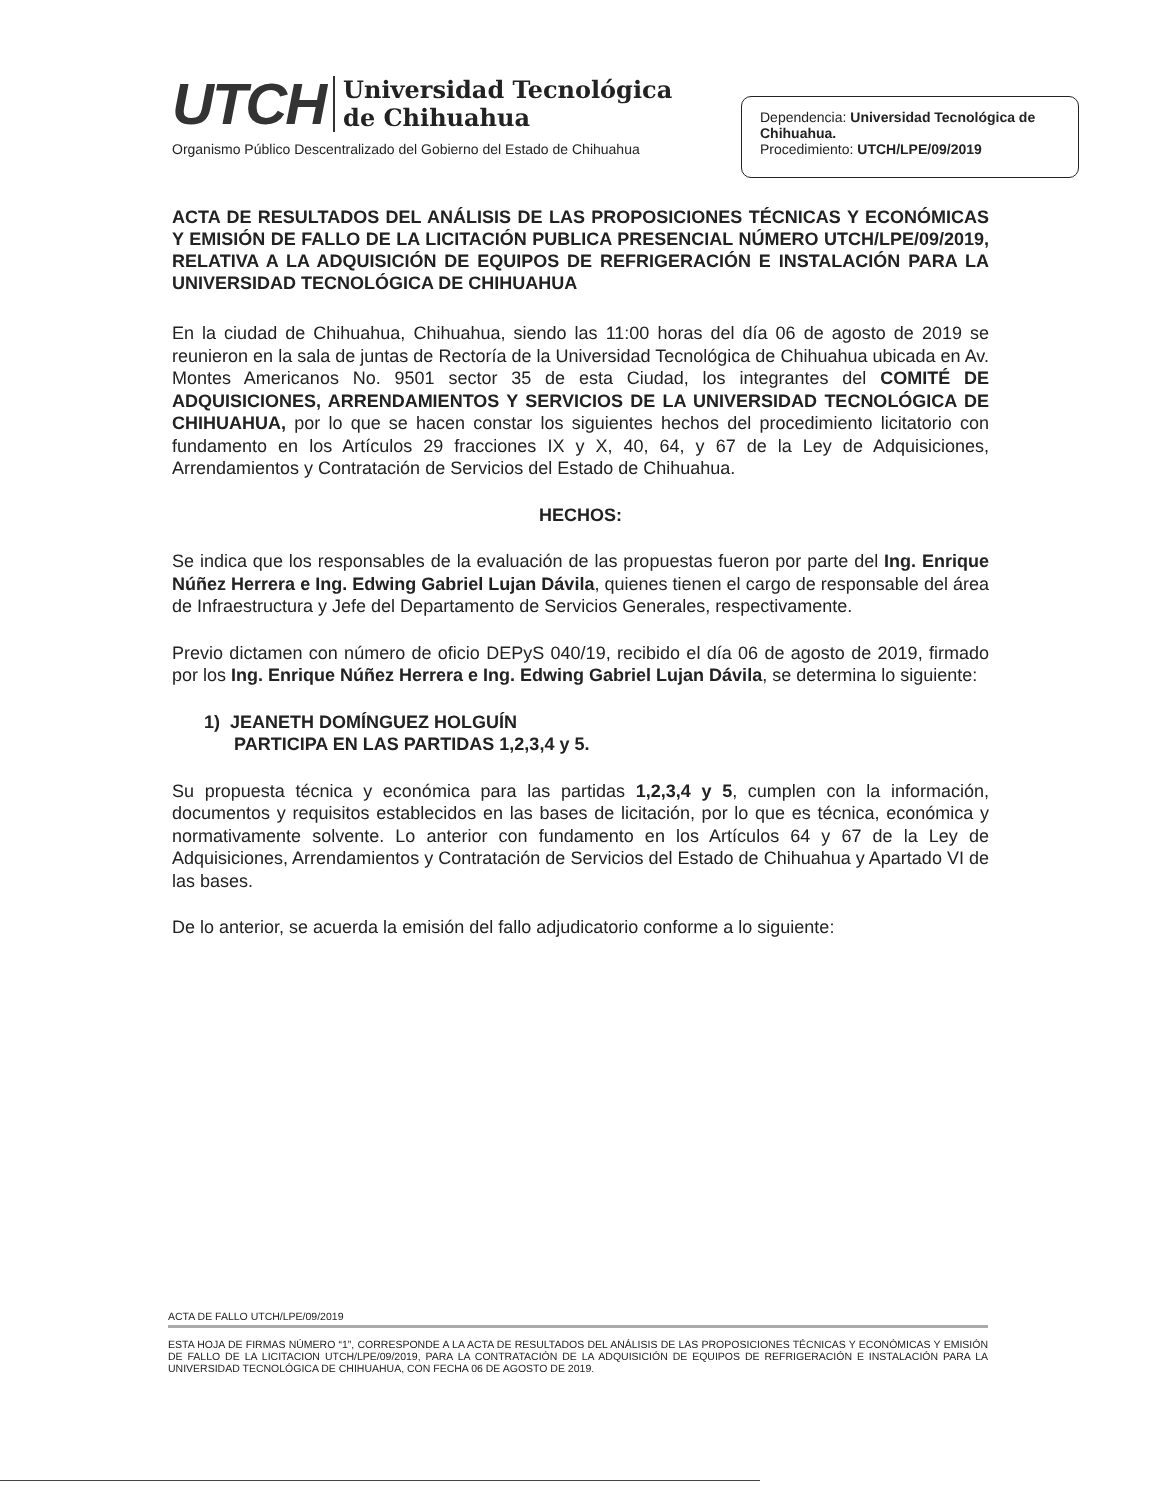UTCH Universidad Tecnológica
de Chihuahua
Organismo Público Descentralizado del Gobierno del Estado de Chihuahua
Dependencia: Universidad Tecnológica de Chihuahua.
Procedimiento: UTCH/LPE/09/2019
ACTA DE RESULTADOS DEL ANÁLISIS DE LAS PROPOSICIONES TÉCNICAS Y ECONÓMICAS Y EMISIÓN DE FALLO DE LA LICITACIÓN PUBLICA PRESENCIAL NÚMERO UTCH/LPE/09/2019, RELATIVA A LA ADQUISICIÓN DE EQUIPOS DE REFRIGERACIÓN E INSTALACIÓN PARA LA UNIVERSIDAD TECNOLÓGICA DE CHIHUAHUA
En la ciudad de Chihuahua, Chihuahua, siendo las 11:00 horas del día 06 de agosto de 2019 se reunieron en la sala de juntas de Rectoría de la Universidad Tecnológica de Chihuahua ubicada en Av. Montes Americanos No. 9501 sector 35 de esta Ciudad, los integrantes del COMITÉ DE ADQUISICIONES, ARRENDAMIENTOS Y SERVICIOS DE LA UNIVERSIDAD TECNOLÓGICA DE CHIHUAHUA, por lo que se hacen constar los siguientes hechos del procedimiento licitatorio con fundamento en los Artículos 29 fracciones IX y X, 40, 64, y 67 de la Ley de Adquisiciones, Arrendamientos y Contratación de Servicios del Estado de Chihuahua.
HECHOS:
Se indica que los responsables de la evaluación de las propuestas fueron por parte del Ing. Enrique Núñez Herrera e Ing. Edwing Gabriel Lujan Dávila, quienes tienen el cargo de responsable del área de Infraestructura y Jefe del Departamento de Servicios Generales, respectivamente.
Previo dictamen con número de oficio DEPyS 040/19, recibido el día 06 de agosto de 2019, firmado por los Ing. Enrique Núñez Herrera e Ing. Edwing Gabriel Lujan Dávila, se determina lo siguiente:
1) JEANETH DOMÍNGUEZ HOLGUÍN
PARTICIPA EN LAS PARTIDAS 1,2,3,4 y 5.
Su propuesta técnica y económica para las partidas 1,2,3,4 y 5, cumplen con la información, documentos y requisitos establecidos en las bases de licitación, por lo que es técnica, económica y normativamente solvente. Lo anterior con fundamento en los Artículos 64 y 67 de la Ley de Adquisiciones, Arrendamientos y Contratación de Servicios del Estado de Chihuahua y Apartado VI de las bases.
De lo anterior, se acuerda la emisión del fallo adjudicatorio conforme a lo siguiente:
ACTA DE FALLO UTCH/LPE/09/2019
ESTA HOJA DE FIRMAS NÚMERO “1”, CORRESPONDE A LA ACTA DE RESULTADOS DEL ANÁLISIS DE LAS PROPOSICIONES TÉCNICAS Y ECONÓMICAS Y EMISIÓN DE FALLO DE LA LICITACION UTCH/LPE/09/2019, PARA LA CONTRATACIÓN DE LA ADQUISICIÓN DE EQUIPOS DE REFRIGERACIÓN E INSTALACIÓN PARA LA UNIVERSIDAD TECNOLÓGICA DE CHIHUAHUA, CON FECHA 06 DE AGOSTO DE 2019.